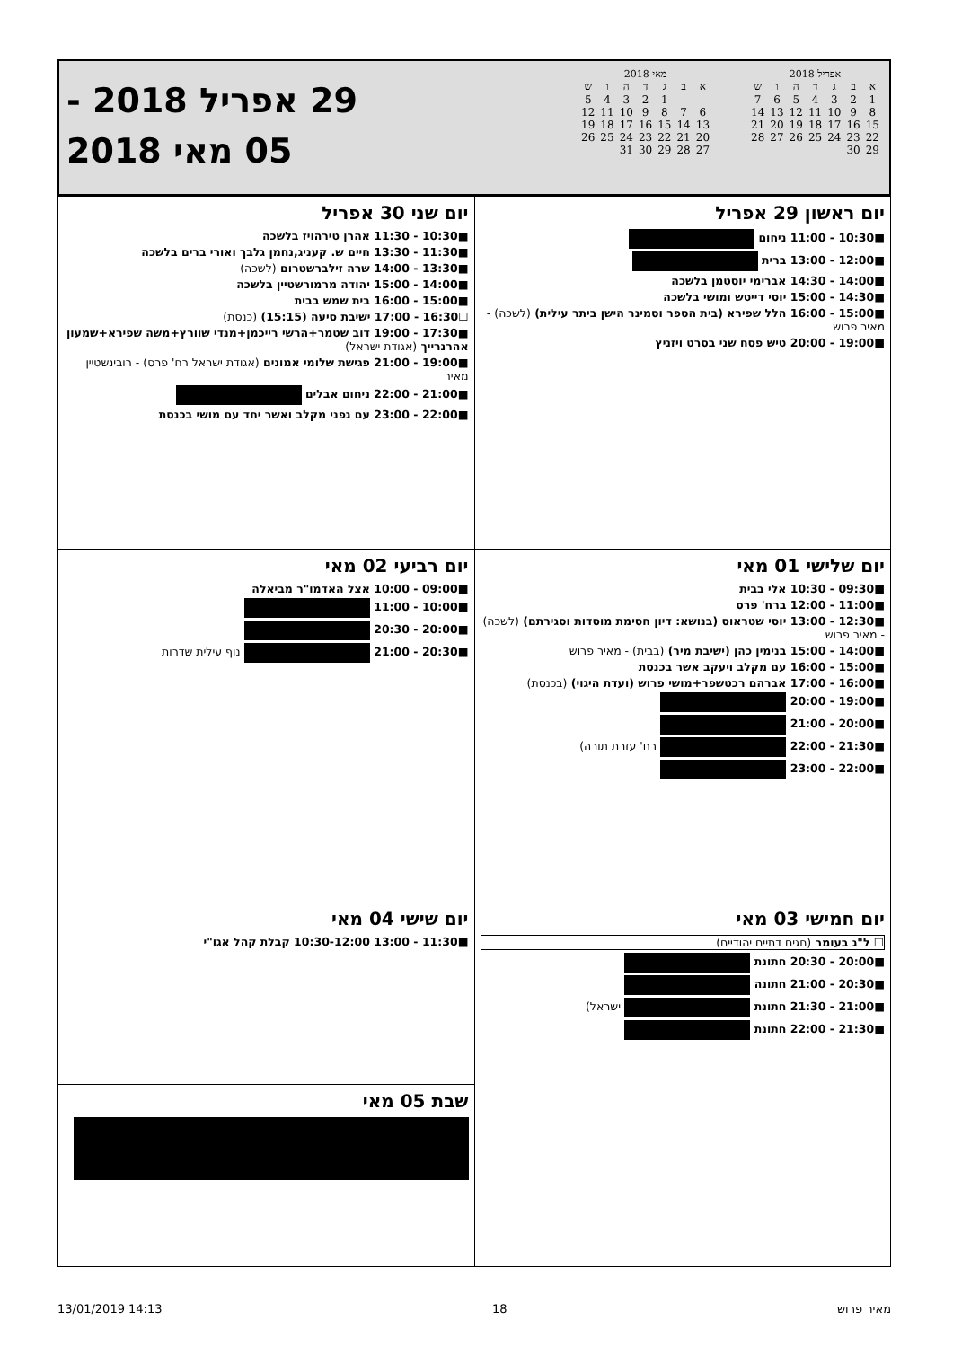אפריל 2018
| א | ב | ג | ד | ה | ו | ש |
| --- | --- | --- | --- | --- | --- | --- |
| 1 | 2 | 3 | 4 | 5 | 6 | 7 |
| 8 | 9 | 10 | 11 | 12 | 13 | 14 |
| 15 | 16 | 17 | 18 | 19 | 20 | 21 |
| 22 | 23 | 24 | 25 | 26 | 27 | 28 |
| 29 | 30 | | | | | |
מאי 2018
| א | ב | ג | ד | ה | ו | ש |
| --- | --- | --- | --- | --- | --- | --- |
| | | 1 | 2 | 3 | 4 | 5 |
| 6 | 7 | 8 | 9 | 10 | 11 | 12 |
| 13 | 14 | 15 | 16 | 17 | 18 | 19 |
| 20 | 21 | 22 | 23 | 24 | 25 | 26 |
| 27 | 28 | 29 | 30 | 31 | | |
29 אפריל 2018 -
05 מאי 2018
| יום ראשון 29 אפריל ■10:30 - 11:00 ניחום ■12:00 - 13:00 ברית ■14:00 - 14:30 אברימי יוסטמן בלשכה ■14:30 - 15:00 יוסי דייטש ומושי בלשכה ■15:00 - 16:00 הלל שפירא (בית הספר וסמינר הישן ביתר עילית) (לשכה) - מאיר פרוש ■19:00 - 20:00 טיש פסח שני בסרט ויזניץ | יום שני 30 אפריל ■10:30 - 11:30 אהרן טירהויז בלשכה ■11:30 - 13:30 חיים ש. קעניג,נחמן גלבך ואורי ברים בלשכה ■13:30 - 14:00 שרה זילברשטרום (לשכה) ■14:00 - 15:00 יהודה מרמורשטיין בלשכה ■15:00 - 16:00 בית שמש בבית ☐16:30 - 17:00 ישיבת סיעה (15:15) (כנסת) ■17:30 - 19:00 דוב שטמר+הרשי רייכמן+מנדי שוורץ+משה שפירא+שמעון אהרנרייך (אגודת ישראל) ■19:00 - 21:00 פגישת שלומי אמונים (אגודת ישראל רח' פרס) - רובינשטיין מאיר ■21:00 - 22:00 ניחום אבלים ■22:00 - 23:00 עם גפני מקלב ואשר יחד עם מושי בכנסת |
| יום שלישי 01 מאי ■09:30 - 10:30 אלי בבית ■11:00 - 12:00 ברח' פרס ■12:30 - 13:00 יוסי שטראוס (בנושא: דיון חסימת מוסדות וסגירתם) (לשכה) - מאיר פרוש ■14:00 - 15:00 בנימין כהן (ישיבת מיר) (בבית) - מאיר פרוש ■15:00 - 16:00 עם מקלב ויעקב אשר בכנסת ■16:00 - 17:00 אברהם רכטשפר+מושי פרוש (ועדת היגוי) (בכנסת) ■19:00 - 20:00 ■20:00 - 21:00 ■21:30 - 22:00 רח' עזרת תורה) ■22:00 - 23:00 | יום רביעי 02 מאי ■09:00 - 10:00 אצל האדמו"ר מביאלה ■10:00 - 11:00 ■20:00 - 20:30 ■20:30 - 21:00 נוף עילית שדרות |
| יום חמישי 03 מאי ☐ ל"ג בעומר (חגים דתיים יהודיים) ■20:00 - 20:30 חתונת ■20:30 - 21:00 חתונה ■21:00 - 21:30 חתונת ישראל) ■21:30 - 22:00 חתונת | יום שישי 04 מאי ■11:30 - 13:00 10:30-12:00 קבלת קהל אגו"י |
| | שבת 05 מאי |
13/01/2019 14:13 18 מאיר פרוש